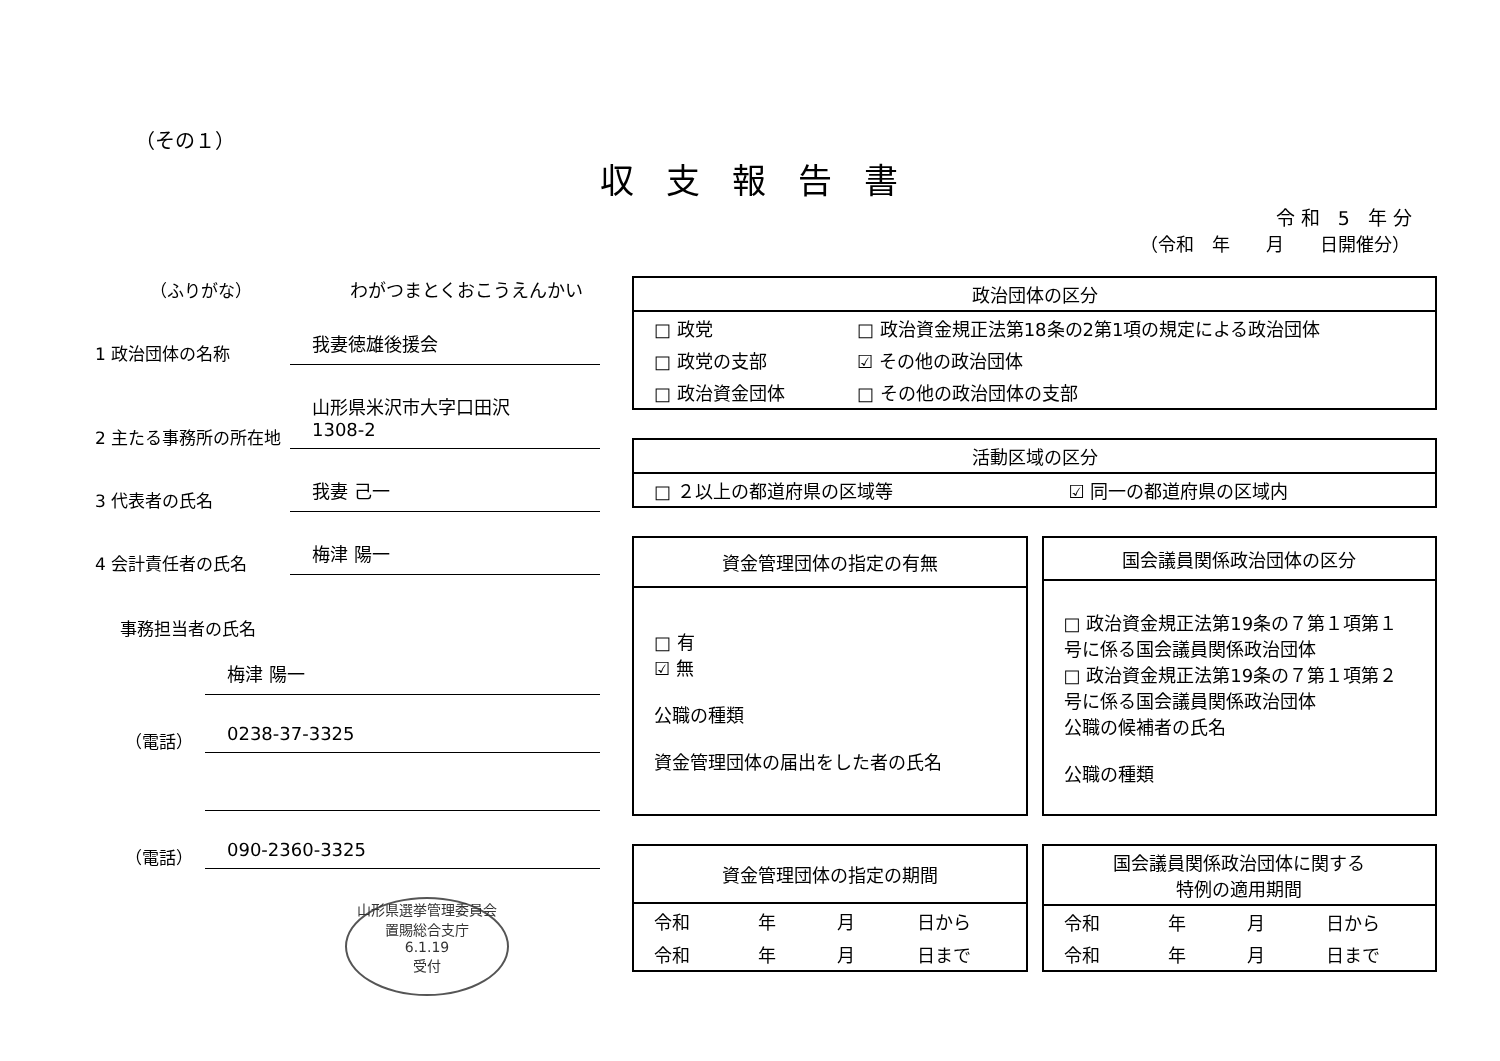（その１）
収支報告書
令和 5 年分
（令和　年　　月　　日開催分）
（ふりがな）
わがつまとくおこうえんかい
1 政治団体の名称
我妻徳雄後援会
2 主たる事務所の所在地
山形県米沢市大字口田沢
1308-2
3 代表者の氏名
我妻 己一
4 会計責任者の氏名
梅津 陽一
事務担当者の氏名
梅津 陽一
（電話）
0238-37-3325
（電話）
090-2360-3325
山形県選挙管理委員会
置賜総合支庁
6.1.19
受付
| 政治団体の区分 | |
| --- | --- |
| □ 政党 | □ 政治資金規正法第18条の2第1項の規定による政治団体 |
| □ 政党の支部 | ☑ その他の政治団体 |
| □ 政治資金団体 | □ その他の政治団体の支部 |
| 活動区域の区分 | |
| --- | --- |
| □ ２以上の都道府県の区域等 | ☑ 同一の都道府県の区域内 |
| 資金管理団体の指定の有無 |
| --- |
| □ 有 ☑ 無 公職の種類 資金管理団体の届出をした者の氏名 |
| 国会議員関係政治団体の区分 |
| --- |
| □ 政治資金規正法第19条の７第１項第１号に係る国会議員関係政治団体 □ 政治資金規正法第19条の７第１項第２号に係る国会議員関係政治団体 公職の候補者の氏名 公職の種類 |
| 資金管理団体の指定の期間 | | | |
| --- | --- | --- | --- |
| 令和 | 年 | 月 | 日から |
| 令和 | 年 | 月 | 日まで |
| 国会議員関係政治団体に関する 特例の適用期間 | | | |
| --- | --- | --- | --- |
| 令和 | 年 | 月 | 日から |
| 令和 | 年 | 月 | 日まで |